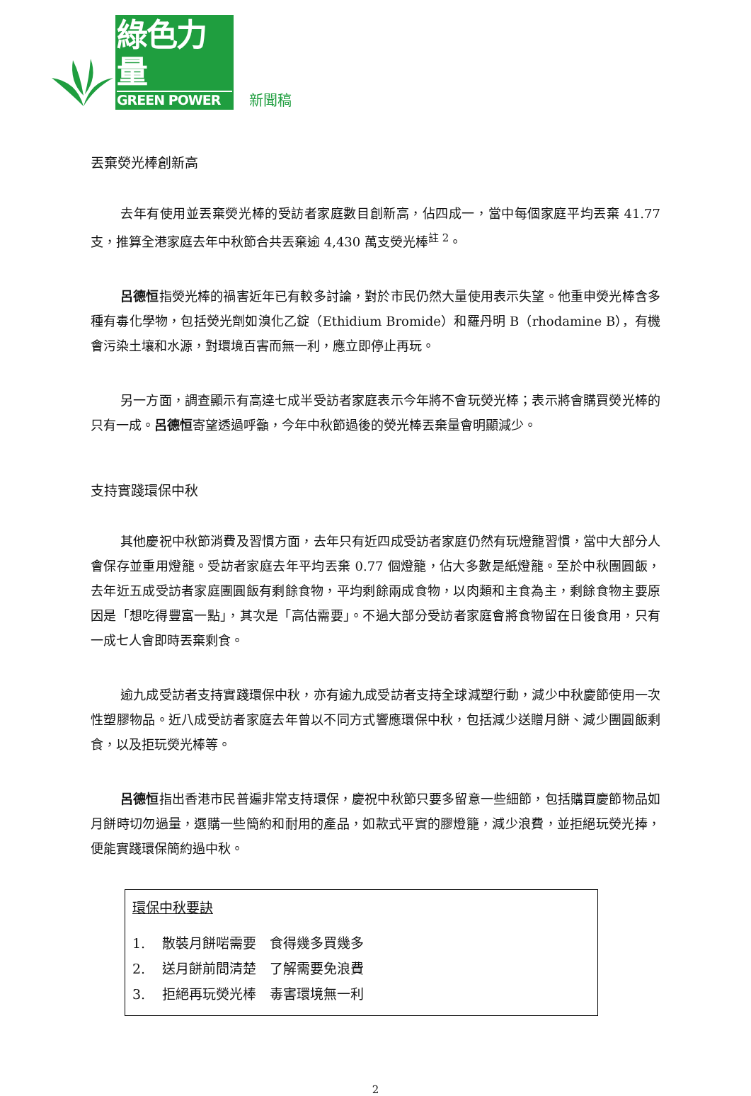綠色力量
GREEN POWER
新聞稿
丟棄熒光棒創新高
去年有使用並丟棄熒光棒的受訪者家庭數目創新高，佔四成一，當中每個家庭平均丟棄 41.77 支，推算全港家庭去年中秋節合共丟棄逾 4,430 萬支熒光棒<sup>註 2</sup>。
呂德恒指熒光棒的禍害近年已有較多討論，對於市民仍然大量使用表示失望。他重申熒光棒含多種有毒化學物，包括熒光劑如溴化乙錠（Ethidium Bromide）和羅丹明 B（rhodamine B），有機會污染土壤和水源，對環境百害而無一利，應立即停止再玩。
另一方面，調查顯示有高達七成半受訪者家庭表示今年將不會玩熒光棒；表示將會購買熒光棒的只有一成。呂德恒寄望透過呼籲，今年中秋節過後的熒光棒丟棄量會明顯減少。
支持實踐環保中秋
其他慶祝中秋節消費及習慣方面，去年只有近四成受訪者家庭仍然有玩燈籠習慣，當中大部分人會保存並重用燈籠。受訪者家庭去年平均丟棄 0.77 個燈籠，佔大多數是紙燈籠。至於中秋團圓飯，去年近五成受訪者家庭團圓飯有剩餘食物，平均剩餘兩成食物，以肉類和主食為主，剩餘食物主要原因是「想吃得豐富一點」，其次是「高估需要」。不過大部分受訪者家庭會將食物留在日後食用，只有一成七人會即時丟棄剩食。
逾九成受訪者支持實踐環保中秋，亦有逾九成受訪者支持全球減塑行動，減少中秋慶節使用一次性塑膠物品。近八成受訪者家庭去年曾以不同方式響應環保中秋，包括減少送贈月餅、減少團圓飯剩食，以及拒玩熒光棒等。
呂德恒指出香港市民普遍非常支持環保，慶祝中秋節只要多留意一些細節，包括購買慶節物品如月餅時切勿過量，選購一些簡約和耐用的產品，如款式平實的膠燈籠，減少浪費，並拒絕玩熒光捧，便能實踐環保簡約過中秋。
環保中秋要訣
1. 散裝月餅啱需要　食得幾多買幾多
2. 送月餅前問清楚　了解需要免浪費
3. 拒絕再玩熒光棒　毒害環境無一利
2